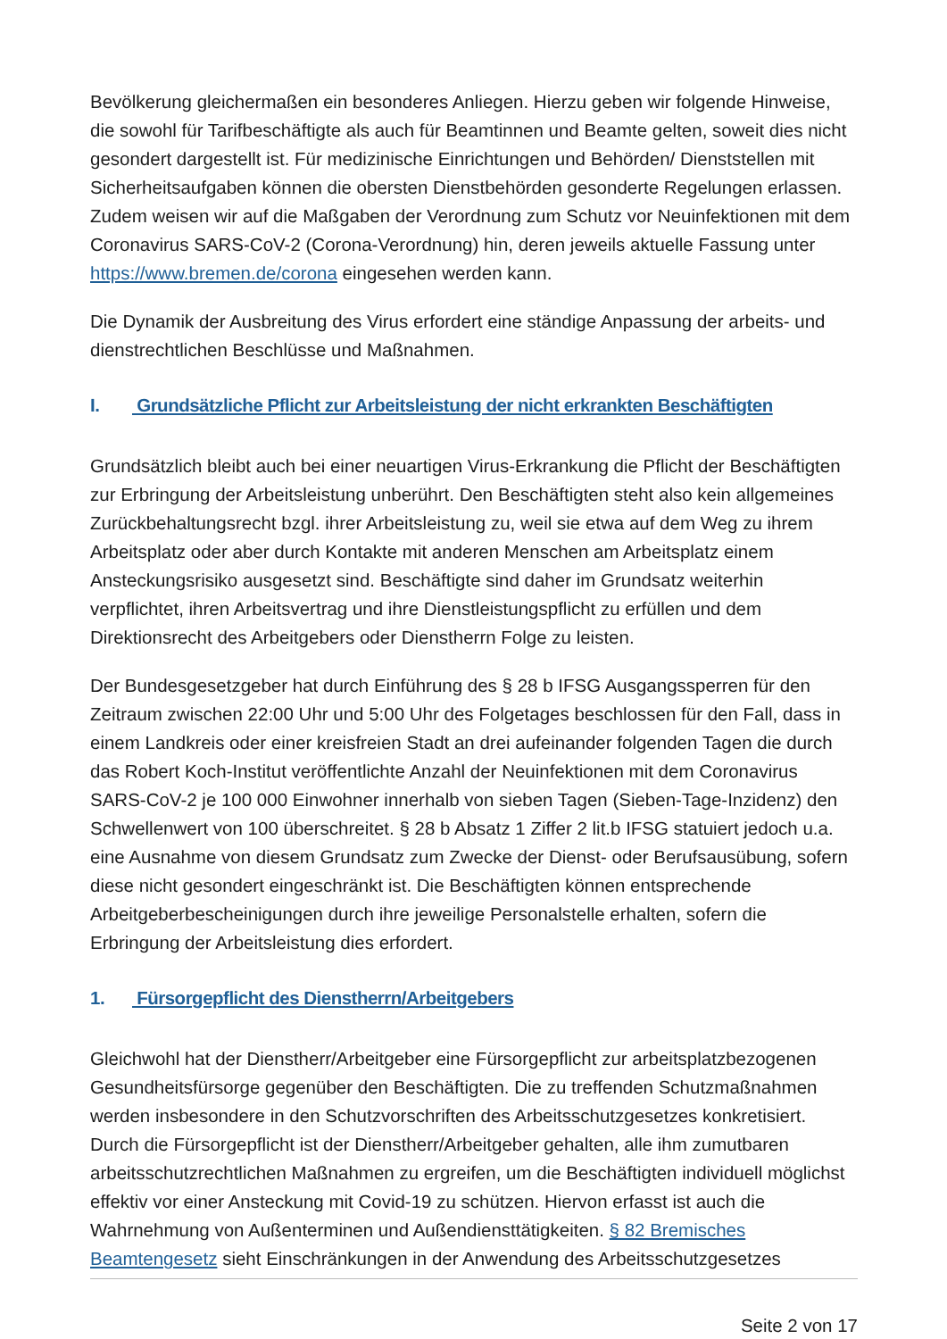Bevölkerung gleichermaßen ein besonderes Anliegen. Hierzu geben wir folgende Hinweise, die sowohl für Tarifbeschäftigte als auch für Beamtinnen und Beamte gelten, soweit dies nicht gesondert dargestellt ist. Für medizinische Einrichtungen und Behörden/ Dienststellen mit Sicherheitsaufgaben können die obersten Dienstbehörden gesonderte Regelungen erlassen. Zudem weisen wir auf die Maßgaben der Verordnung zum Schutz vor Neuinfektionen mit dem Coronavirus SARS-CoV-2 (Corona-Verordnung) hin, deren jeweils aktuelle Fassung unter https://www.bremen.de/corona eingesehen werden kann.
Die Dynamik der Ausbreitung des Virus erfordert eine ständige Anpassung der arbeits- und dienstrechtlichen Beschlüsse und Maßnahmen.
I. Grundsätzliche Pflicht zur Arbeitsleistung der nicht erkrankten Beschäftigten
Grundsätzlich bleibt auch bei einer neuartigen Virus-Erkrankung die Pflicht der Beschäftigten zur Erbringung der Arbeitsleistung unberührt. Den Beschäftigten steht also kein allgemeines Zurückbehaltungsrecht bzgl. ihrer Arbeitsleistung zu, weil sie etwa auf dem Weg zu ihrem Arbeitsplatz oder aber durch Kontakte mit anderen Menschen am Arbeitsplatz einem Ansteckungsrisiko ausgesetzt sind. Beschäftigte sind daher im Grundsatz weiterhin verpflichtet, ihren Arbeitsvertrag und ihre Dienstleistungspflicht zu erfüllen und dem Direktionsrecht des Arbeitgebers oder Dienstherrn Folge zu leisten.
Der Bundesgesetzgeber hat durch Einführung des § 28 b IFSG Ausgangssperren für den Zeitraum zwischen 22:00 Uhr und 5:00 Uhr des Folgetages beschlossen für den Fall, dass in einem Landkreis oder einer kreisfreien Stadt an drei aufeinander folgenden Tagen die durch das Robert Koch-Institut veröffentlichte Anzahl der Neuinfektionen mit dem Coronavirus SARS-CoV-2 je 100 000 Einwohner innerhalb von sieben Tagen (Sieben-Tage-Inzidenz) den Schwellenwert von 100 überschreitet. § 28 b Absatz 1 Ziffer 2 lit.b IFSG statuiert jedoch u.a. eine Ausnahme von diesem Grundsatz zum Zwecke der Dienst- oder Berufsausübung, sofern diese nicht gesondert eingeschränkt ist. Die Beschäftigten können entsprechende Arbeitgeberbescheinigungen durch ihre jeweilige Personalstelle erhalten, sofern die Erbringung der Arbeitsleistung dies erfordert.
1. Fürsorgepflicht des Dienstherrn/Arbeitgebers
Gleichwohl hat der Dienstherr/Arbeitgeber eine Fürsorgepflicht zur arbeitsplatzbezogenen Gesundheitsfürsorge gegenüber den Beschäftigten. Die zu treffenden Schutzmaßnahmen werden insbesondere in den Schutzvorschriften des Arbeitsschutzgesetzes konkretisiert. Durch die Fürsorgepflicht ist der Dienstherr/Arbeitgeber gehalten, alle ihm zumutbaren arbeitsschutzrechtlichen Maßnahmen zu ergreifen, um die Beschäftigten individuell möglichst effektiv vor einer Ansteckung mit Covid-19 zu schützen. Hiervon erfasst ist auch die Wahrnehmung von Außenterminen und Außendiensttätigkeiten. § 82 Bremisches Beamtengesetz sieht Einschränkungen in der Anwendung des Arbeitsschutzgesetzes
Seite 2 von 17